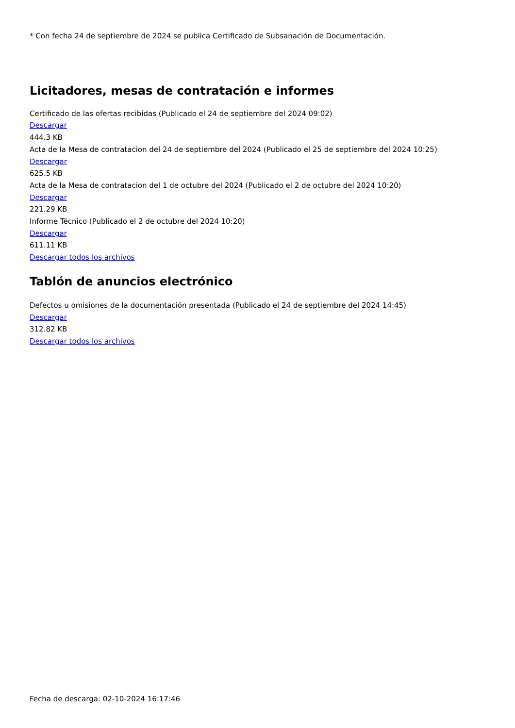* Con fecha 24 de septiembre de 2024 se publica Certificado de Subsanación de Documentación.
Licitadores, mesas de contratación e informes
Certificado de las ofertas recibidas (Publicado el 24 de septiembre del 2024 09:02)
Descargar
444.3 KB
Acta de la Mesa de contratacion del 24 de septiembre del 2024 (Publicado el 25 de septiembre del 2024 10:25)
Descargar
625.5 KB
Acta de la Mesa de contratacion del 1 de octubre del 2024 (Publicado el 2 de octubre del 2024 10:20)
Descargar
221.29 KB
Informe Técnico (Publicado el 2 de octubre del 2024 10:20)
Descargar
611.11 KB
Descargar todos los archivos
Tablón de anuncios electrónico
Defectos u omisiones de la documentación presentada (Publicado el 24 de septiembre del 2024 14:45)
Descargar
312.82 KB
Descargar todos los archivos
Fecha de descarga: 02-10-2024 16:17:46